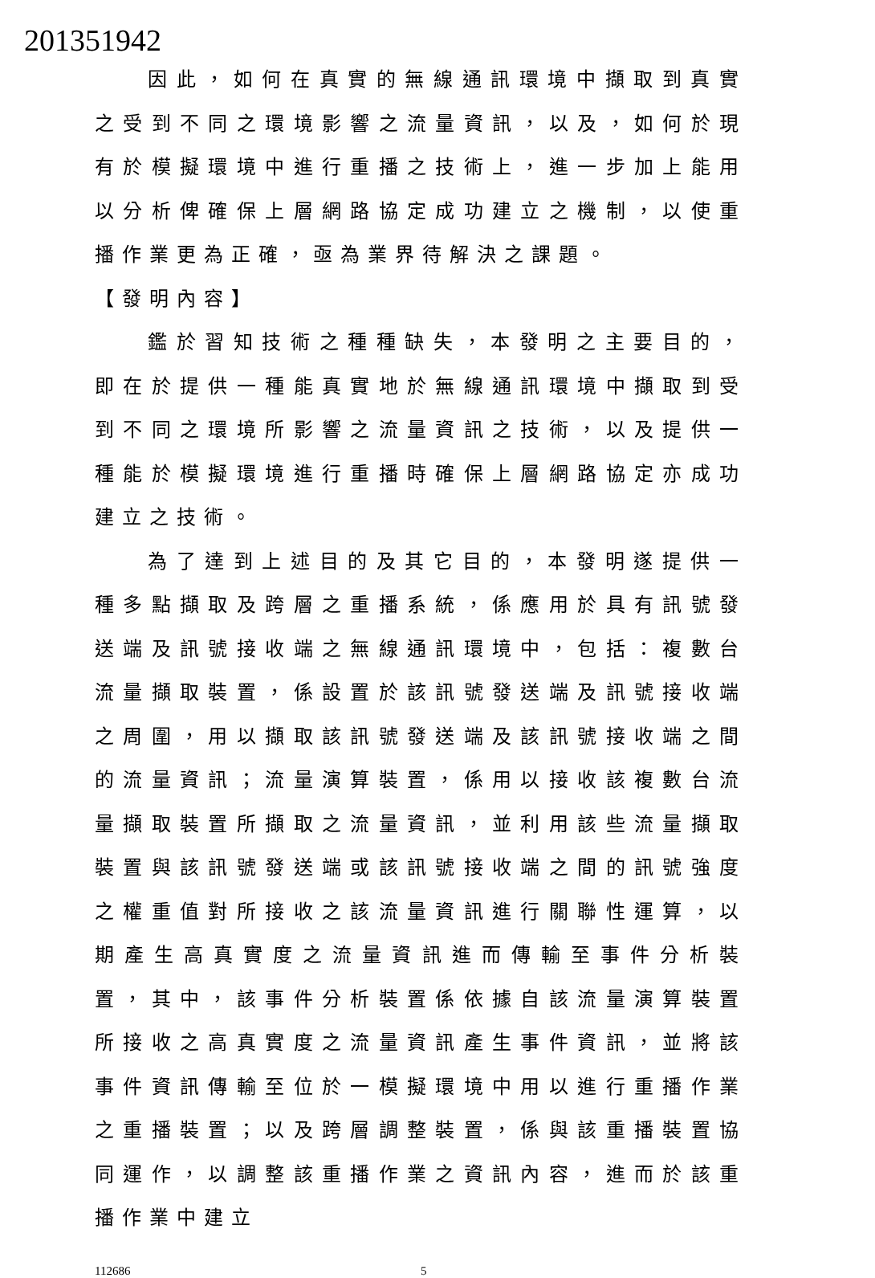201351942
因此，如何在真實的無線通訊環境中擷取到真實之受到不同之環境影響之流量資訊，以及，如何於現有於模擬環境中進行重播之技術上，進一步加上能用以分析俾確保上層網路協定成功建立之機制，以使重播作業更為正確，亟為業界待解決之課題。
【發明內容】
鑑於習知技術之種種缺失，本發明之主要目的，即在於提供一種能真實地於無線通訊環境中擷取到受到不同之環境所影響之流量資訊之技術，以及提供一種能於模擬環境進行重播時確保上層網路協定亦成功建立之技術。
為了達到上述目的及其它目的，本發明遂提供一種多點擷取及跨層之重播系統，係應用於具有訊號發送端及訊號接收端之無線通訊環境中，包括：複數台流量擷取裝置，係設置於該訊號發送端及訊號接收端之周圍，用以擷取該訊號發送端及該訊號接收端之間的流量資訊；流量演算裝置，係用以接收該複數台流量擷取裝置所擷取之流量資訊，並利用該些流量擷取裝置與該訊號發送端或該訊號接收端之間的訊號強度之權重值對所接收之該流量資訊進行關聯性運算，以期產生高真實度之流量資訊進而傳輸至事件分析裝置，其中，該事件分析裝置係依據自該流量演算裝置所接收之高真實度之流量資訊產生事件資訊，並將該事件資訊傳輸至位於一模擬環境中用以進行重播作業之重播裝置；以及跨層調整裝置，係與該重播裝置協同運作，以調整該重播作業之資訊內容，進而於該重播作業中建立
112686 5